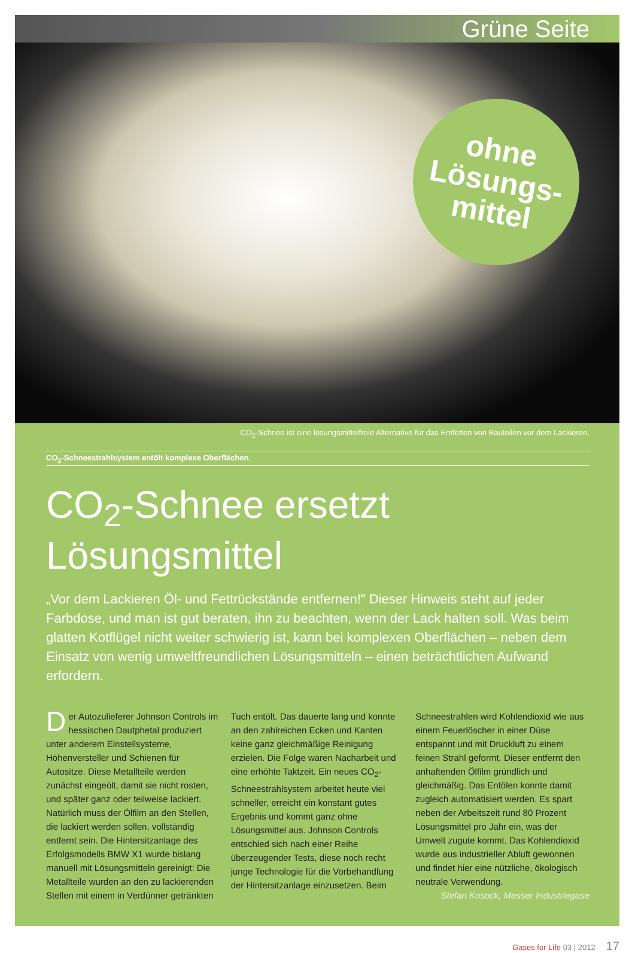Grüne Seite
ohne
Lösungs-
mittel
CO<sub>2</sub>-Schnee ist eine lösungsmittelfreie Alternative für das Entfetten von Bauteilen vor dem Lackieren.
CO<sub>2</sub>-Schneestrahlsystem entölt komplexe Oberflächen.
CO<sub>2</sub>-Schnee ersetzt Lösungsmittel
„Vor dem Lackieren Öl- und Fettrückstände entfernen!" Dieser Hinweis steht auf jeder Farbdose, und man ist gut beraten, ihn zu beachten, wenn der Lack halten soll. Was beim glatten Kotflügel nicht weiter schwierig ist, kann bei komplexen Oberflächen – neben dem Einsatz von wenig umweltfreundlichen Lösungsmitteln – einen beträchtlichen Aufwand erfordern.
Der Autozulieferer Johnson Controls im hessischen Dautphetal produziert unter anderem Einstellsysteme, Höhenversteller und Schienen für Autositze. Diese Metallteile werden zunächst eingeölt, damit sie nicht rosten, und später ganz oder teilweise lackiert. Natürlich muss der Ölfilm an den Stellen, die lackiert werden sollen, vollständig entfernt sein. Die Hintersitzanlage des Erfolgsmodells BMW X1 wurde bislang manuell mit Lösungsmitteln gereinigt: Die Metallteile wurden an den zu lackierenden Stellen mit einem in Verdünner getränkten Tuch entölt. Das dauerte lang und konnte an den zahlreichen Ecken und Kanten keine ganz gleichmäßige Reinigung erzielen. Die Folge waren Nacharbeit und eine erhöhte Taktzeit. Ein neues CO<sub>2</sub>-Schneestrahlsystem arbeitet heute viel schneller, erreicht ein konstant gutes Ergebnis und kommt ganz ohne Lösungsmittel aus. Johnson Controls entschied sich nach einer Reihe überzeugender Tests, diese noch recht junge Technologie für die Vorbehandlung der Hintersitzanlage einzusetzen. Beim Schneestrahlen wird Kohlendioxid wie aus einem Feuerlöscher in einer Düse entspannt und mit Druckluft zu einem feinen Strahl geformt. Dieser entfernt den anhaftenden Ölfilm gründlich und gleichmäßig. Das Entölen konnte damit zugleich automatisiert werden. Es spart neben der Arbeitszeit rund 80 Prozent Lösungsmittel pro Jahr ein, was der Umwelt zugute kommt. Das Kohlendioxid wurde aus industrieller Abluft gewonnen und findet hier eine nützliche, ökologisch neutrale Verwendung.
Stefan Kosock, Messer Industriegase
Gases for Life 03 | 2012 17